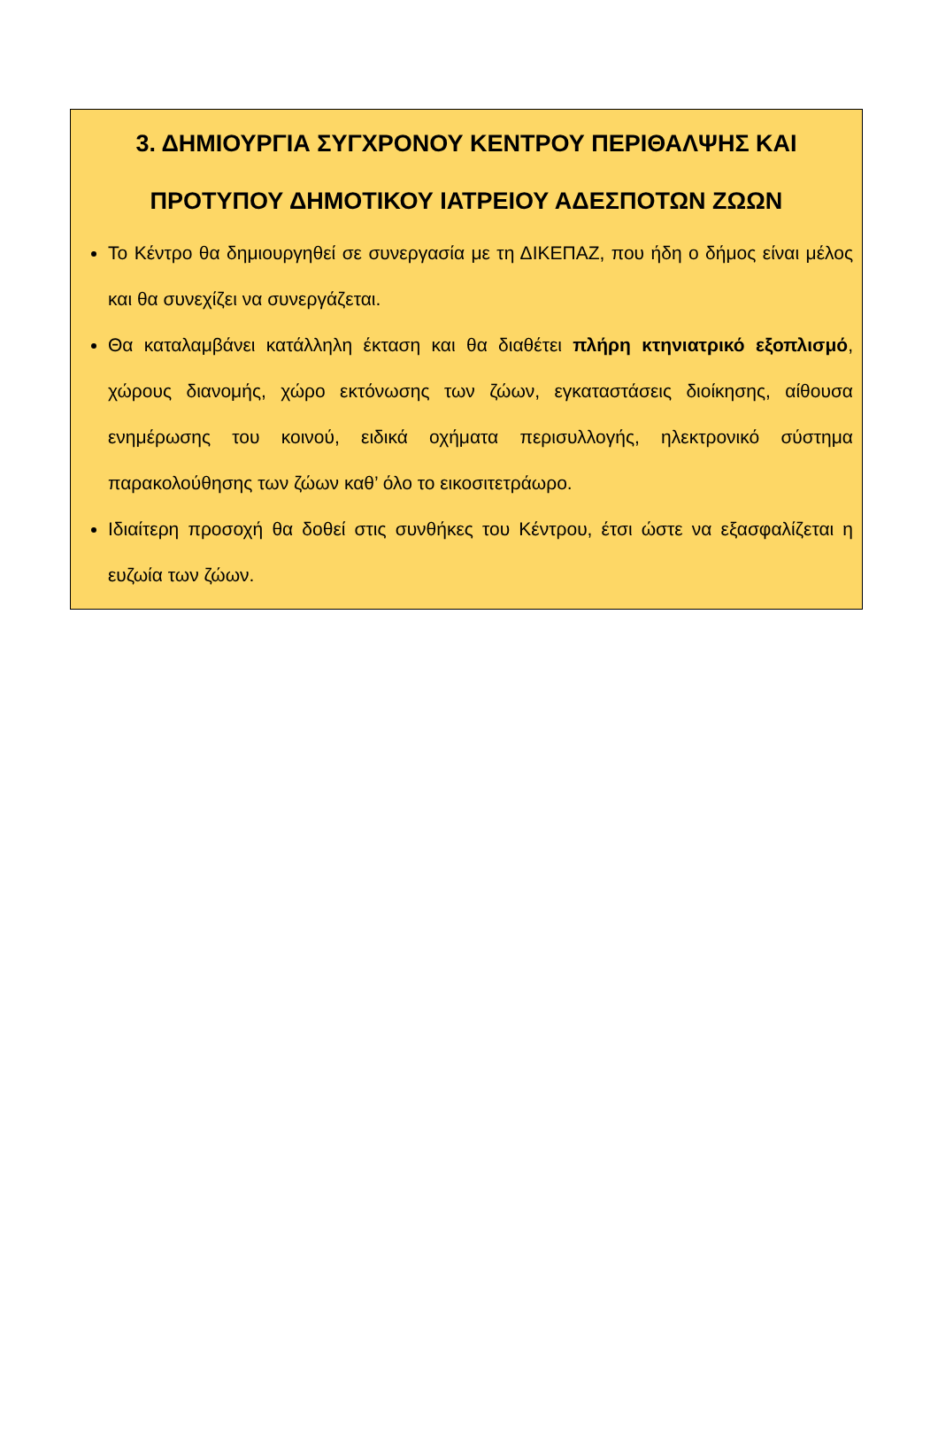3. ΔΗΜΙΟΥΡΓΙΑ ΣΥΓΧΡΟΝΟΥ ΚΕΝΤΡΟΥ ΠΕΡΙΘΑΛΨΗΣ ΚΑΙ ΠΡΟΤΥΠΟΥ ΔΗΜΟΤΙΚΟΥ ΙΑΤΡΕΙΟΥ ΑΔΕΣΠΟΤΩΝ ΖΩΩΝ
Το Κέντρο θα δημιουργηθεί σε συνεργασία με τη ΔΙΚΕΠΑΖ, που ήδη ο δήμος είναι μέλος και θα συνεχίζει να συνεργάζεται.
Θα καταλαμβάνει κατάλληλη έκταση και θα διαθέτει πλήρη κτηνιατρικό εξοπλισμό, χώρους διανομής, χώρο εκτόνωσης των ζώων, εγκαταστάσεις διοίκησης, αίθουσα ενημέρωσης του κοινού, ειδικά οχήματα περισυλλογής, ηλεκτρονικό σύστημα παρακολούθησης των ζώων καθ’ όλο το εικοσιτετράωρο.
Ιδιαίτερη προσοχή θα δοθεί στις συνθήκες του Κέντρου, έτσι ώστε να εξασφαλίζεται η ευζωία των ζώων.